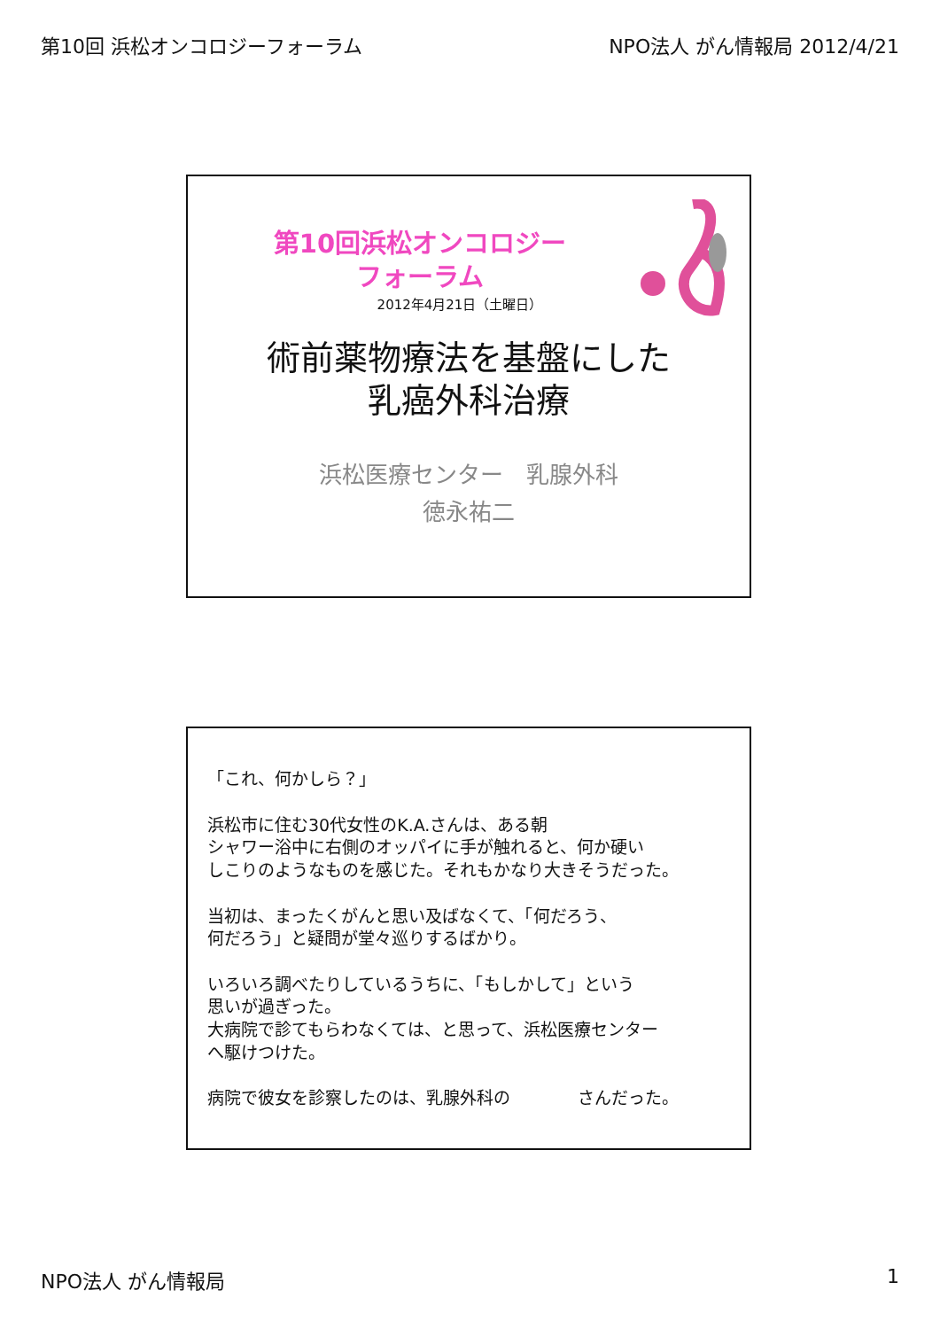第10回 浜松オンコロジーフォーラム NPO法人 がん情報局 2012/4/21
第10回浜松オンコロジー
フォーラム
2012年4月21日（土曜日）
術前薬物療法を基盤にした
乳癌外科治療
浜松医療センター　乳腺外科
徳永祐二
「これ、何かしら？」
浜松市に住む30代女性のK.A.さんは、ある朝
シャワー浴中に右側のオッパイに手が触れると、何か硬い
しこりのようなものを感じた。それもかなり大きそうだった。
当初は、まったくがんと思い及ばなくて、「何だろう、
何だろう」と疑問が堂々巡りするばかり。
いろいろ調べたりしているうちに、「もしかして」という
思いが過ぎった。
大病院で診てもらわなくては、と思って、浜松医療センター
へ駆けつけた。
病院で彼女を診察したのは、乳腺外科の　　　　さんだった。
NPO法人 がん情報局 1